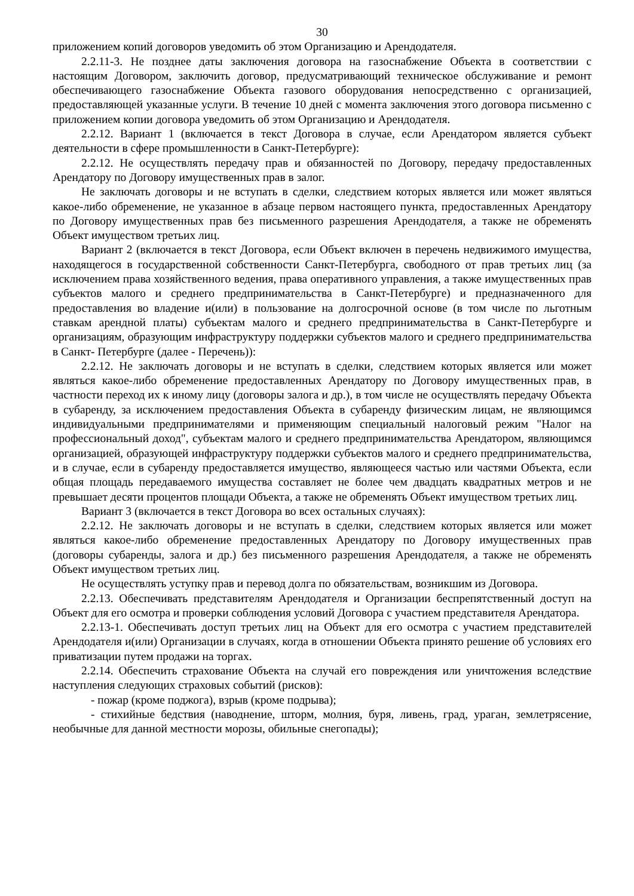30
приложением копий договоров уведомить об этом Организацию и Арендодателя.
2.2.11-3. Не позднее даты заключения договора на газоснабжение Объекта в соответствии с настоящим Договором, заключить договор, предусматривающий техническое обслуживание и ремонт обеспечивающего газоснабжение Объекта газового оборудования непосредственно с организацией, предоставляющей указанные услуги. В течение 10 дней с момента заключения этого договора письменно с приложением копии договора уведомить об этом Организацию и Арендодателя.
2.2.12. Вариант 1 (включается в текст Договора в случае, если Арендатором является субъект деятельности в сфере промышленности в Санкт-Петербурге):
2.2.12. Не осуществлять передачу прав и обязанностей по Договору, передачу предоставленных Арендатору по Договору имущественных прав в залог.
Не заключать договоры и не вступать в сделки, следствием которых является или может являться какое-либо обременение, не указанное в абзаце первом настоящего пункта, предоставленных Арендатору по Договору имущественных прав без письменного разрешения Арендодателя, а также не обременять Объект имуществом третьих лиц.
Вариант 2 (включается в текст Договора, если Объект включен в перечень недвижимого имущества, находящегося в государственной собственности Санкт-Петербурга, свободного от прав третьих лиц (за исключением права хозяйственного ведения, права оперативного управления, а также имущественных прав субъектов малого и среднего предпринимательства в Санкт-Петербурге) и предназначенного для предоставления во владение и(или) в пользование на долгосрочной основе (в том числе по льготным ставкам арендной платы) субъектам малого и среднего предпринимательства в Санкт-Петербурге и организациям, образующим инфраструктуру поддержки субъектов малого и среднего предпринимательства в Санкт- Петербурге (далее - Перечень)):
2.2.12. Не заключать договоры и не вступать в сделки, следствием которых является или может являться какое-либо обременение предоставленных Арендатору по Договору имущественных прав, в частности переход их к иному лицу (договоры залога и др.), в том числе не осуществлять передачу Объекта в субаренду, за исключением предоставления Объекта в субаренду физическим лицам, не являющимся индивидуальными предпринимателями и применяющим специальный налоговый режим "Налог на профессиональный доход", субъектам малого и среднего предпринимательства Арендатором, являющимся организацией, образующей инфраструктуру поддержки субъектов малого и среднего предпринимательства, и в случае, если в субаренду предоставляется имущество, являющееся частью или частями Объекта, если общая площадь передаваемого имущества составляет не более чем двадцать квадратных метров и не превышает десяти процентов площади Объекта, а также не обременять Объект имуществом третьих лиц.
Вариант 3 (включается в текст Договора во всех остальных случаях):
2.2.12. Не заключать договоры и не вступать в сделки, следствием которых является или может являться какое-либо обременение предоставленных Арендатору по Договору имущественных прав (договоры субаренды, залога и др.) без письменного разрешения Арендодателя, а также не обременять Объект имуществом третьих лиц.
Не осуществлять уступку прав и перевод долга по обязательствам, возникшим из Договора.
2.2.13. Обеспечивать представителям Арендодателя и Организации беспрепятственный доступ на Объект для его осмотра и проверки соблюдения условий Договора с участием представителя Арендатора.
2.2.13-1. Обеспечивать доступ третьих лиц на Объект для его осмотра с участием представителей Арендодателя и(или) Организации в случаях, когда в отношении Объекта принято решение об условиях его приватизации путем продажи на торгах.
2.2.14. Обеспечить страхование Объекта на случай его повреждения или уничтожения вследствие наступления следующих страховых событий (рисков):
- пожар (кроме поджога), взрыв (кроме подрыва);
- стихийные бедствия (наводнение, шторм, молния, буря, ливень, град, ураган, землетрясение, необычные для данной местности морозы, обильные снегопады);